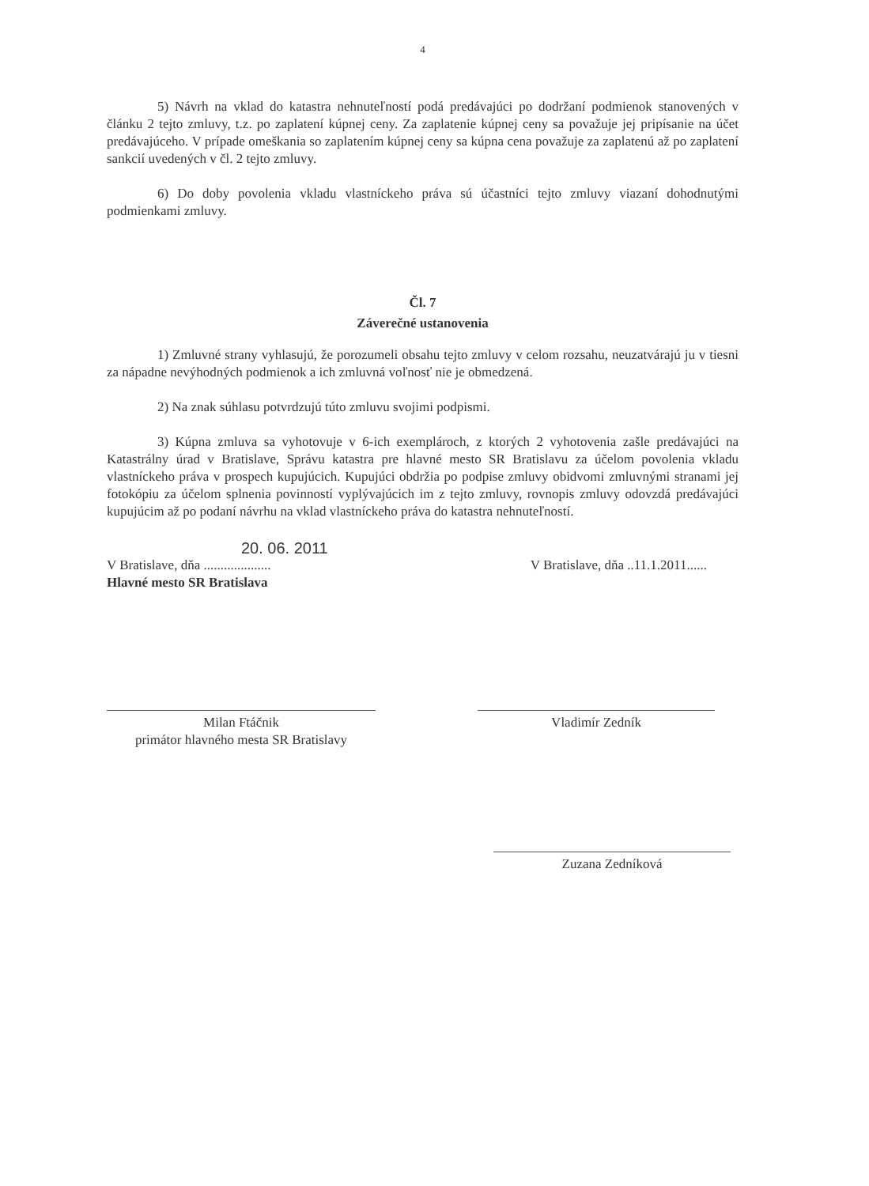4
5) Návrh na vklad do katastra nehnuteľností podá predávajúci po dodržaní podmienok stanovených v článku 2 tejto zmluvy, t.z. po zaplatení kúpnej ceny. Za zaplatenie kúpnej ceny sa považuje jej pripísanie na účet predávajúceho. V prípade omeškania so zaplatením kúpnej ceny sa kúpna cena považuje za zaplatenú až po zaplatení sankcií uvedených v čl. 2 tejto zmluvy.
6) Do doby povolenia vkladu vlastníckeho práva sú účastníci tejto zmluvy viazaní dohodnutými podmienkami zmluvy.
Čl. 7
Záverečné ustanovenia
1) Zmluvné strany vyhlasujú, že porozumeli obsahu tejto zmluvy v celom rozsahu, neuzatvárajú ju v tiesni za nápadne nevýhodných podmienok a ich zmluvná voľnosť nie je obmedzená.
2) Na znak súhlasu potvrdzujú túto zmluvu svojimi podpismi.
3) Kúpna zmluva sa vyhotovuje v 6-ich exemplároch, z ktorých 2 vyhotovenia zašle predávajúci na Katastrálny úrad v Bratislave, Správu katastra pre hlavné mesto SR Bratislavu za účelom povolenia vkladu vlastníckeho práva v prospech kupujúcich. Kupujúci obdržia po podpise zmluvy obidvomi zmluvnými stranami jej fotokópiu za účelom splnenia povinností vyplývajúcich im z tejto zmluvy, rovnopis zmluvy odovzdá predávajúci kupujúcim až po podaní návrhu na vklad vlastníckeho práva do katastra nehnuteľností.
20. 06. 2011
V Bratislave, dňa ....................
Hlavné mesto SR Bratislava
V Bratislave, dňa ..11.1.2011......
Milan Ftáčnik
primátor hlavného mesta SR Bratislavy
Vladimír Zedník
Zuzana Zedníková